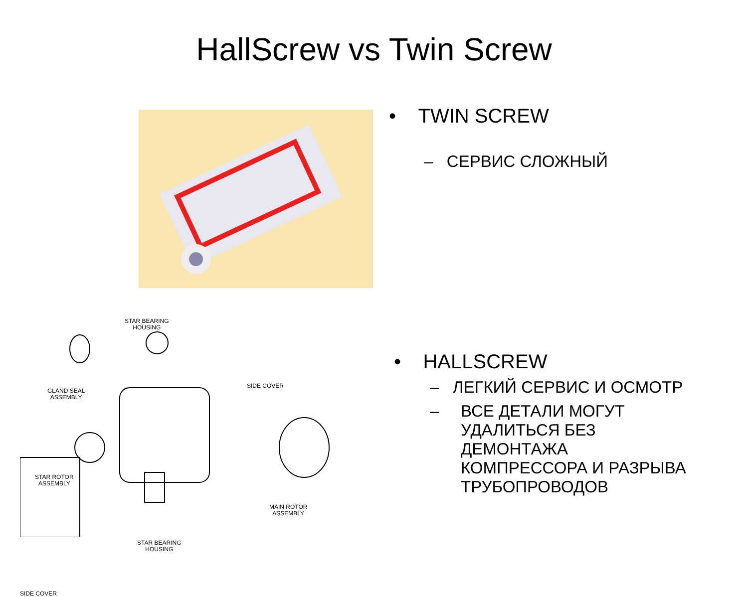HallScrew vs Twin Screw
STAR BEARING
HOUSING
GLAND SEAL
ASSEMBLY
SIDE COVER
STAR ROTOR
ASSEMBLY
MAIN ROTOR
ASSEMBLY
STAR BEARING
HOUSING
SIDE COVER
• TWIN SCREW
– СЕРВИС СЛОЖНЫЙ
• HALLSCREW
– ЛЕГКИЙ СЕРВИС И ОСМОТР
– ВСЕ ДЕТАЛИ МОГУТ
УДАЛИТЬСЯ БЕЗ
ДЕМОНТАЖА
КОМПРЕССОРА И РАЗРЫВА
ТРУБОПРОВОДОВ